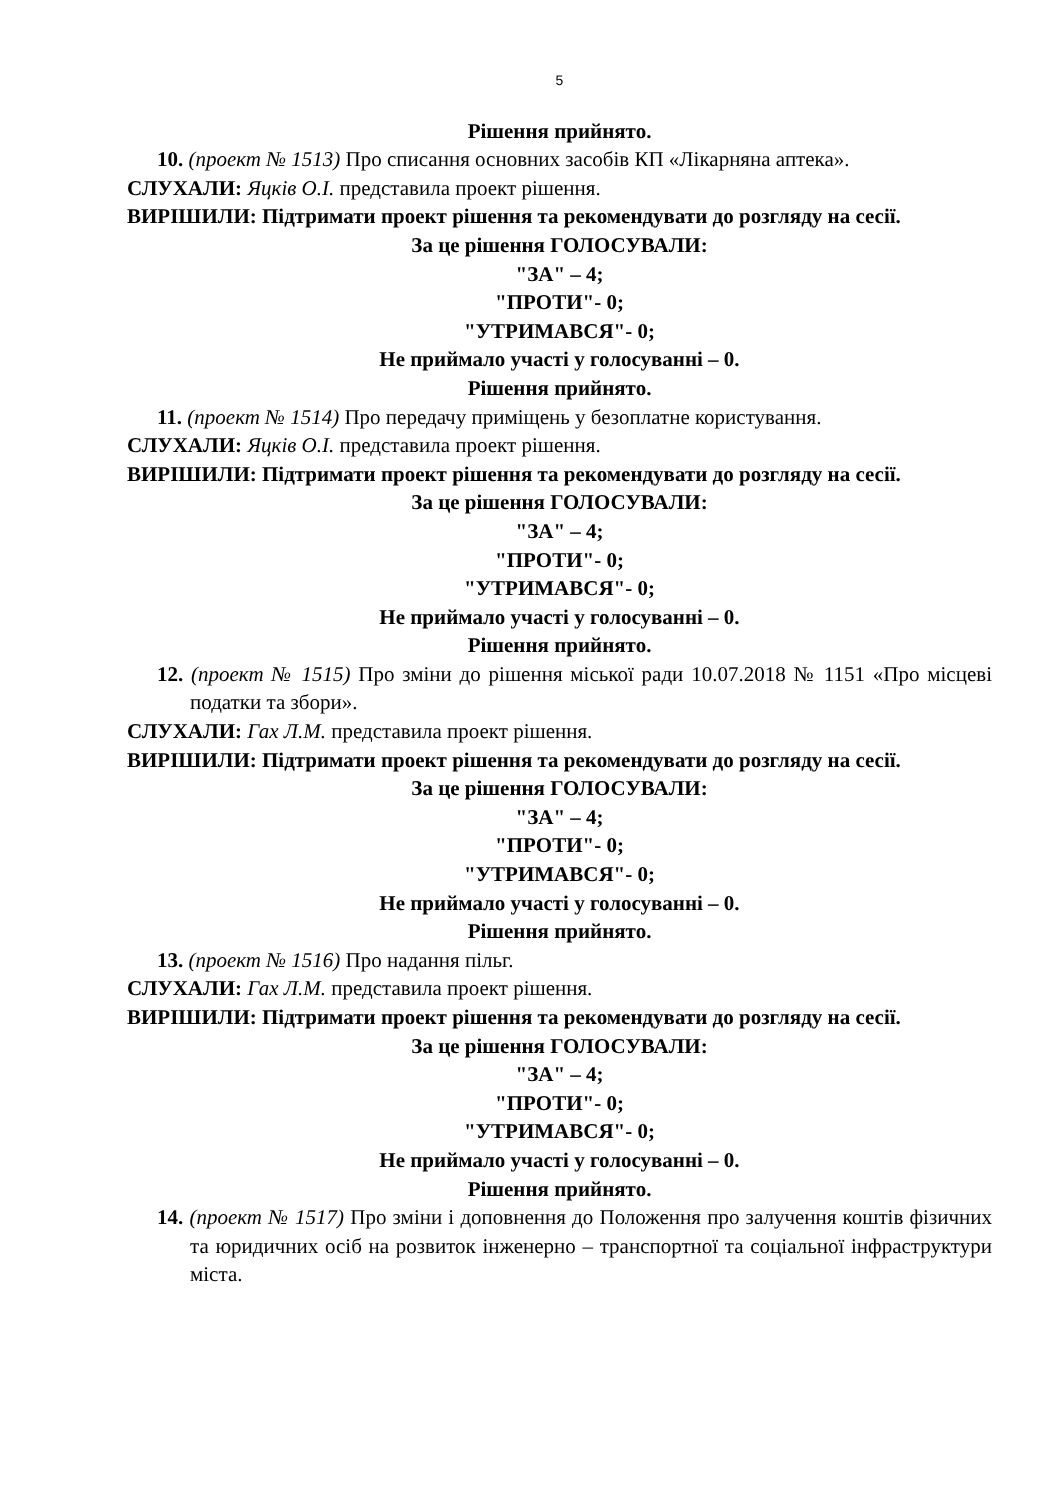5
Рішення прийнято.
10. (проект № 1513) Про списання основних засобів КП «Лікарняна аптека».
СЛУХАЛИ: Яцків О.І. представила проект рішення.
ВИРІШИЛИ: Підтримати проект рішення та рекомендувати до розгляду на сесії.
За це рішення ГОЛОСУВАЛИ:
"ЗА" – 4;
"ПРОТИ"- 0;
"УТРИМАВСЯ"- 0;
Не приймало участі у голосуванні – 0.
Рішення прийнято.
11. (проект № 1514) Про передачу приміщень у безоплатне користування.
СЛУХАЛИ: Яцків О.І. представила проект рішення.
ВИРІШИЛИ: Підтримати проект рішення та рекомендувати до розгляду на сесії.
За це рішення ГОЛОСУВАЛИ:
"ЗА" – 4;
"ПРОТИ"- 0;
"УТРИМАВСЯ"- 0;
Не приймало участі у голосуванні – 0.
Рішення прийнято.
12. (проект № 1515) Про зміни до рішення міської ради 10.07.2018 № 1151 «Про місцеві податки та збори».
СЛУХАЛИ: Гах Л.М. представила проект рішення.
ВИРІШИЛИ: Підтримати проект рішення та рекомендувати до розгляду на сесії.
За це рішення ГОЛОСУВАЛИ:
"ЗА" – 4;
"ПРОТИ"- 0;
"УТРИМАВСЯ"- 0;
Не приймало участі у голосуванні – 0.
Рішення прийнято.
13. (проект № 1516) Про надання пільг.
СЛУХАЛИ: Гах Л.М. представила проект рішення.
ВИРІШИЛИ: Підтримати проект рішення та рекомендувати до розгляду на сесії.
За це рішення ГОЛОСУВАЛИ:
"ЗА" – 4;
"ПРОТИ"- 0;
"УТРИМАВСЯ"- 0;
Не приймало участі у голосуванні – 0.
Рішення прийнято.
14. (проект № 1517) Про зміни і доповнення до Положення про залучення коштів фізичних та юридичних осіб на розвиток інженерно – транспортної та соціальної інфраструктури міста.